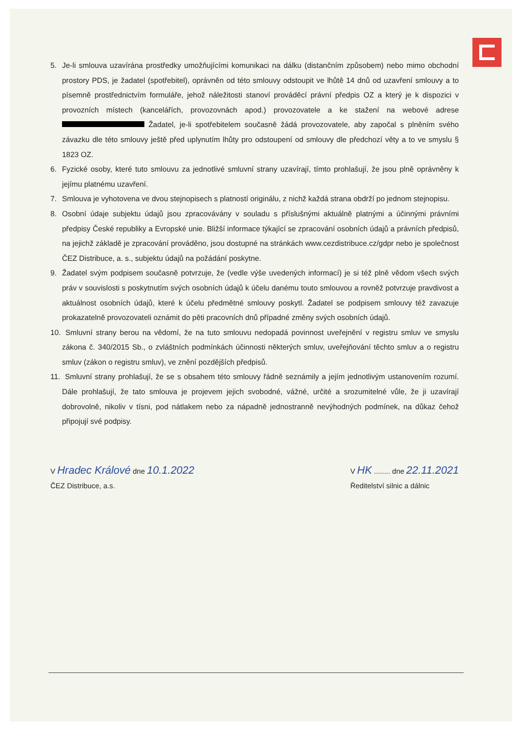5. Je-li smlouva uzavírána prostředky umožňujícími komunikaci na dálku (distančním způsobem) nebo mimo obchodní prostory PDS, je žadatel (spotřebitel), oprávněn od této smlouvy odstoupit ve lhůtě 14 dnů od uzavření smlouvy a to písemně prostřednictvím formuláře, jehož náležitosti stanoví prováděcí právní předpis OZ a který je k dispozici v provozních místech (kancelářích, provozovnách apod.) provozovatele a ke stažení na webové adrese Žadatel, je-li spotřebitelem současně žádá provozovatele, aby započal s plněním svého závazku dle této smlouvy ještě před uplynutím lhůty pro odstoupení od smlouvy dle předchozí věty a to ve smyslu § 1823 OZ.
6. Fyzické osoby, které tuto smlouvu za jednotlivé smluvní strany uzavírají, tímto prohlašují, že jsou plně oprávněny k jejímu platnému uzavření.
7. Smlouva je vyhotovena ve dvou stejnopisech s platností originálu, z nichž každá strana obdrží po jednom stejnopisu.
8. Osobní údaje subjektu údajů jsou zpracovávány v souladu s příslušnými aktuálně platnými a účinnými právními předpisy České republiky a Evropské unie. Bližší informace týkající se zpracování osobních údajů a právních předpisů, na jejichž základě je zpracování prováděno, jsou dostupné na stránkách www.cezdistribuce.cz/gdpr nebo je společnost ČEZ Distribuce, a. s., subjektu údajů na požádání poskytne.
9. Žadatel svým podpisem současně potvrzuje, že (vedle výše uvedených informací) je si též plně vědom všech svých práv v souvislosti s poskytnutím svých osobních údajů k účelu danému touto smlouvou a rovněž potvrzuje pravdivost a aktuálnost osobních údajů, které k účelu předmětné smlouvy poskytl. Žadatel se podpisem smlouvy též zavazuje prokazatelně provozovateli oznámit do pěti pracovních dnů případné změny svých osobních údajů.
10. Smluvní strany berou na vědomí, že na tuto smlouvu nedopadá povinnost uveřejnění v registru smluv ve smyslu zákona č. 340/2015 Sb., o zvláštních podmínkách účinnosti některých smluv, uveřejňování těchto smluv a o registru smluv (zákon o registru smluv), ve znění pozdějších předpisů.
11. Smluvní strany prohlašují, že se s obsahem této smlouvy řádně seznámily a jejím jednotlivým ustanovením rozumí. Dále prohlašují, že tato smlouva je projevem jejich svobodné, vážné, určité a srozumitelné vůle, že ji uzavírají dobrovolně, nikoliv v tísni, pod nátlakem nebo za nápadně jednostranně nevýhodných podmínek, na důkaz čehož připojují své podpisy.
V Hradec Králové dne 10.1.2022
ČEZ Distribuce, a.s.
V HK ........ dne 22.11.2021
Ředitelství silnic a dálnic